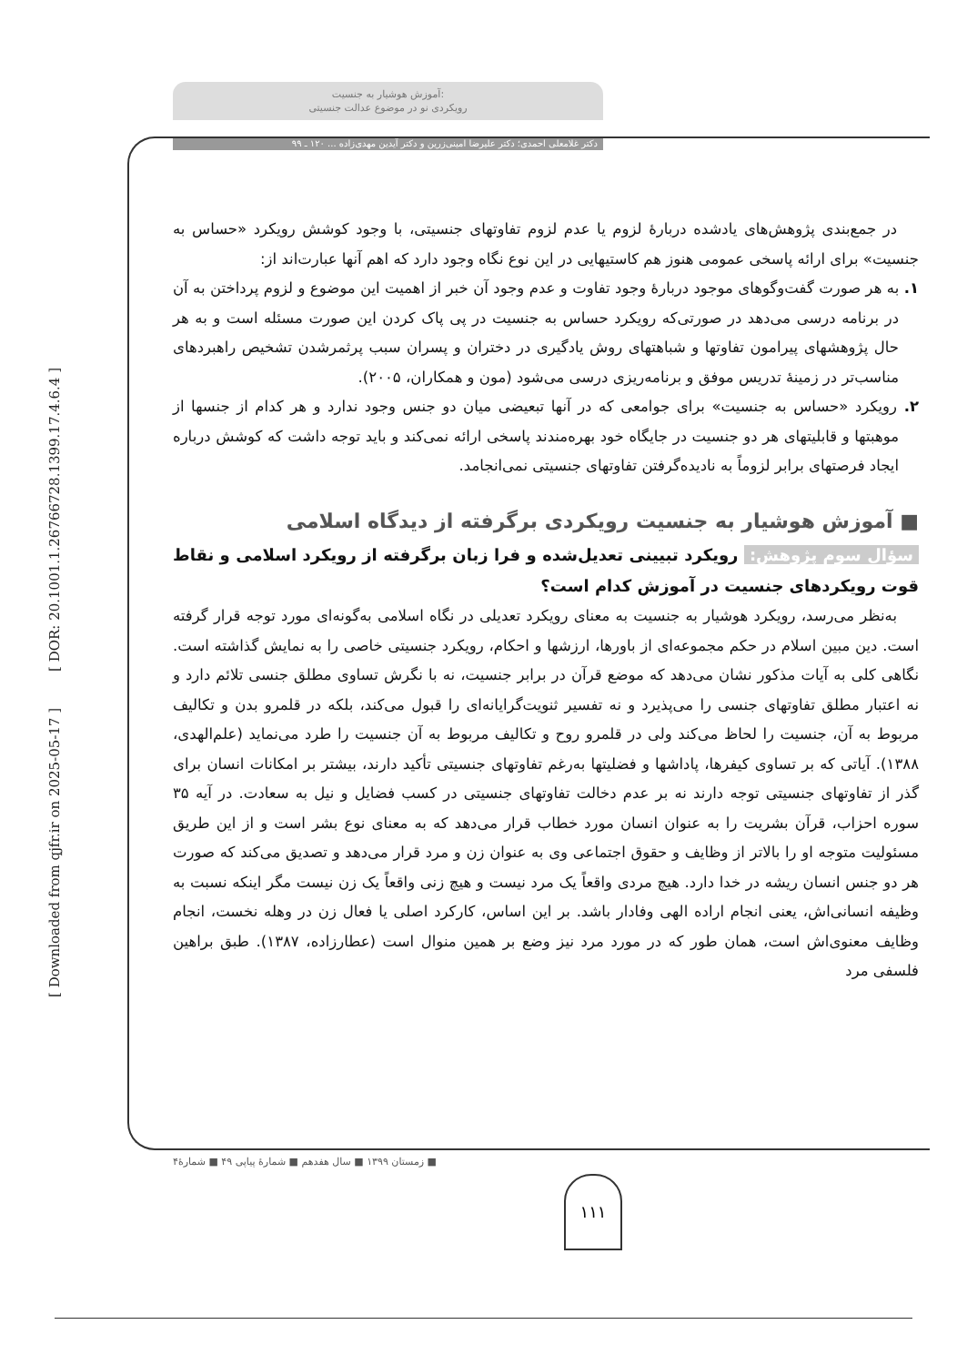[ DOR: 20.1001.1.26766728.1399.17.4.6.4 ]
[ Downloaded from qjfr.ir on 2025-05-17 ]
آموزش هوشیار به جنسیت:
رویکردی نو در موضوع عدالت جنسیتی
دکتر غلامعلی احمدی؛ دکتر علیرضا امینی‌زرین و دکتر آیدین مهدی‌زاده ... ۱۲۰ ـ ۹۹
در جمع‌بندی پژوهش‌های یادشده دربارۀ لزوم یا عدم لزوم تفاوتهای جنسیتی، با وجود کوشش رویکرد «حساس به جنسیت» برای ارائه پاسخی عمومی هنوز هم کاستیهایی در این نوع نگاه وجود دارد که اهم آنها عبارت‌اند از:
۱. به هر صورت گفت‌وگوهای موجود دربارۀ وجود تفاوت و عدم وجود آن خبر از اهمیت این موضوع و لزوم پرداختن به آن در برنامه درسی می‌دهد در صورتی‌که رویکرد حساس به جنسیت در پی پاک کردن این صورت مسئله است و به هر حال پژوهشهای پیرامون تفاوتها و شباهتهای روش یادگیری در دختران و پسران سبب پرثمرشدن تشخیص راهبردهای مناسب‌تر در زمینۀ تدریس موفق و برنامه‌ریزی درسی می‌شود (مون و همکاران، ۲۰۰۵).
۲. رویکرد «حساس به جنسیت» برای جوامعی که در آنها تبعیضی میان دو جنس وجود ندارد و هر کدام از جنسها از موهبتها و قابلیتهای هر دو جنسیت در جایگاه خود بهره‌مندند پاسخی ارائه نمی‌کند و باید توجه داشت که کوشش درباره ایجاد فرصتهای برابر لزوماً به نادیده‌گرفتن تفاوتهای جنسیتی نمی‌انجامد.
■ آموزش هوشیار به جنسیت رویکردی برگرفته از دیدگاه اسلامی
سؤال سوم پژوهش: رویکرد تبیینی تعدیل‌شده و فرا زبان برگرفته از رویکرد اسلامی و نقاط قوت رویکردهای جنسیت در آموزش کدام است؟
به‌نظر می‌رسد، رویکرد هوشیار به جنسیت به معنای رویکرد تعدیلی در نگاه اسلامی به‌گونه‌ای مورد توجه قرار گرفته است. دین مبین اسلام در حکم مجموعه‌ای از باورها، ارزشها و احکام، رویکرد جنسیتی خاصی را به نمایش گذاشته است. نگاهی کلی به آیات مذکور نشان می‌دهد که موضع قرآن در برابر جنسیت، نه با نگرش تساوی مطلق جنسی تلائم دارد و نه اعتبار مطلق تفاوتهای جنسی را می‌پذیرد و نه تفسیر ثنویت‌گرایانه‌ای را قبول می‌کند، بلکه در قلمرو بدن و تکالیف مربوط به آن، جنسیت را لحاظ می‌کند ولی در قلمرو روح و تکالیف مربوط به آن جنسیت را طرد می‌نماید (علم‌الهدی، ۱۳۸۸). آیاتی که بر تساوی کیفرها، پاداشها و فضلیتها به‌رغم تفاوتهای جنسیتی تأکید دارند، بیشتر بر امکانات انسان برای گذر از تفاوتهای جنسیتی توجه دارند نه بر عدم دخالت تفاوتهای جنسیتی در کسب فضایل و نیل به سعادت. در آیه ۳۵ سوره احزاب، قرآن بشریت را به عنوان انسان مورد خطاب قرار می‌دهد که به معنای نوع بشر است و از این طریق مسئولیت متوجه او را بالاتر از وظایف و حقوق اجتماعی وی به عنوان زن و مرد قرار می‌دهد و تصدیق می‌کند که صورت هر دو جنس انسان ریشه در خدا دارد. هیچ مردی واقعاً یک مرد نیست و هیچ زنی واقعاً یک زن نیست مگر اینکه نسبت به وظیفه انسانی‌اش، یعنی انجام اراده الهی وفادار باشد. بر این اساس، کارکرد اصلی یا فعال زن در وهله نخست، انجام وظایف معنوی‌اش است، همان طور که در مورد مرد نیز وضع بر همین منوال است (عطارزاده، ۱۳۸۷). طبق براهین فلسفی مرد
■ زمستان ۱۳۹۹ ■ سال هفدهم ■ شمارۀ پیاپی ۴۹ ■ شمارۀ۴
۱۱۱